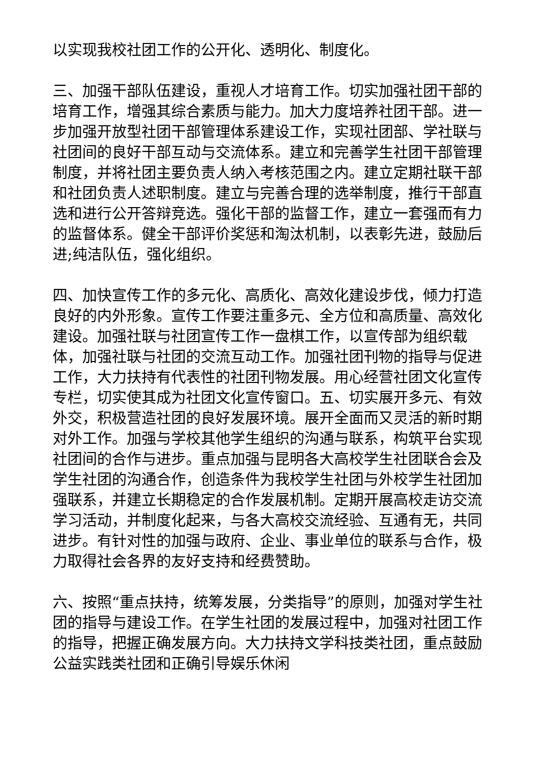以实现我校社团工作的公开化、透明化、制度化。
三、加强干部队伍建设，重视人才培育工作。切实加强社团干部的培育工作，增强其综合素质与能力。加大力度培养社团干部。进一步加强开放型社团干部管理体系建设工作，实现社团部、学社联与社团间的良好干部互动与交流体系。建立和完善学生社团干部管理制度，并将社团主要负责人纳入考核范围之内。建立定期社联干部和社团负责人述职制度。建立与完善合理的选举制度，推行干部直选和进行公开答辩竞选。强化干部的监督工作，建立一套强而有力的监督体系。健全干部评价奖惩和淘汰机制，以表彰先进，鼓励后进;纯洁队伍，强化组织。
四、加快宣传工作的多元化、高质化、高效化建设步伐，倾力打造良好的内外形象。宣传工作要注重多元、全方位和高质量、高效化建设。加强社联与社团宣传工作一盘棋工作，以宣传部为组织载体，加强社联与社团的交流互动工作。加强社团刊物的指导与促进工作，大力扶持有代表性的社团刊物发展。用心经营社团文化宣传专栏，切实使其成为社团文化宣传窗口。五、切实展开多元、有效外交，积极营造社团的良好发展环境。展开全面而又灵活的新时期对外工作。加强与学校其他学生组织的沟通与联系，构筑平台实现社团间的合作与进步。重点加强与昆明各大高校学生社团联合会及学生社团的沟通合作，创造条件为我校学生社团与外校学生社团加强联系，并建立长期稳定的合作发展机制。定期开展高校走访交流学习活动，并制度化起来，与各大高校交流经验、互通有无，共同进步。有针对性的加强与政府、企业、事业单位的联系与合作，极力取得社会各界的友好支持和经费赞助。
六、按照“重点扶持，统筹发展，分类指导”的原则，加强对学生社团的指导与建设工作。在学生社团的发展过程中，加强对社团工作的指导，把握正确发展方向。大力扶持文学科技类社团，重点鼓励公益实践类社团和正确引导娱乐休闲